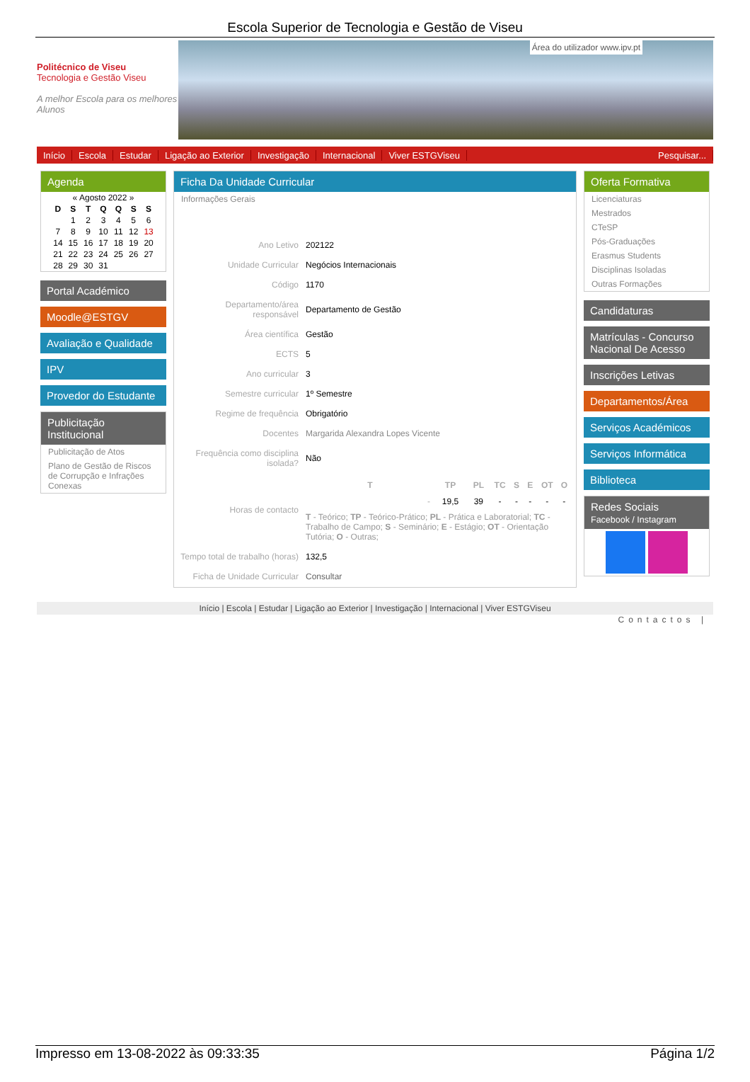Escola Superior de Tecnologia e Gestão de Viseu
Politécnico de Viseu
Tecnologia e Gestão Viseu
A melhor Escola para os melhores Alunos
Área do utilizador www.ipv.pt
Início Escola Estudar Ligação ao Exterior Investigação Internacional Viver ESTGViseu Pesquisar...
Agenda
| « Agosto 2022 » | | | | | | |
| D | S | T | Q | Q | S | S |
| | 1 | 2 | 3 | 4 | 5 | 6 |
| 7 | 8 | 9 | 10 | 11 | 12 | 13 |
| 14 | 15 | 16 | 17 | 18 | 19 | 20 |
| 21 | 22 | 23 | 24 | 25 | 26 | 27 |
| 28 | 29 | 30 | 31 | | | |
Portal Académico
Moodle@ESTGV
Avaliação e Qualidade
IPV
Provedor do Estudante
Publicitação Institucional
Publicitação de Atos
Plano de Gestão de Riscos de Corrupção e Infrações Conexas
Ficha Da Unidade Curricular
Informações Gerais
| Ano Letivo | 202122 |
| Unidade Curricular | Negócios Internacionais |
| Código | 1170 |
| Departamento/área responsável | Departamento de Gestão |
| Área científica | Gestão |
| ECTS | 5 |
| Ano curricular | 3 |
| Semestre curricular | 1º Semestre |
| Regime de frequência | Obrigatório |
| Docentes | Margarida Alexandra Lopes Vicente |
| Frequência como disciplina isolada? | Não |
| Horas de contacto | / T / TP / PL / TC / S / E / OT / O / / --- / --- / --- / --- / --- / --- / --- / --- / / - / 19,5 / 39 / - / - / - / - / - / T - Teórico; TP - Teórico-Prático; PL - Prática e Laboratorial; TC - Trabalho de Campo; S - Seminário; E - Estágio; OT - Orientação Tutória; O - Outras; |
| Tempo total de trabalho (horas) | 132,5 |
| Ficha de Unidade Curricular | Consultar |
Oferta Formativa
Licenciaturas
Mestrados
CTeSP
Pós-Graduações
Erasmus Students
Disciplinas Isoladas
Outras Formações
Candidaturas
Matrículas - Concurso Nacional De Acesso
Inscrições Letivas
Departamentos/Área
Serviços Académicos
Serviços Informática
Biblioteca
Redes Sociais
Facebook / Instagram
Início | Escola | Estudar | Ligação ao Exterior | Investigação | Internacional | Viver ESTGViseu
Contactos |
Impresso em 13-08-2022 às 09:33:35 Página 1/2